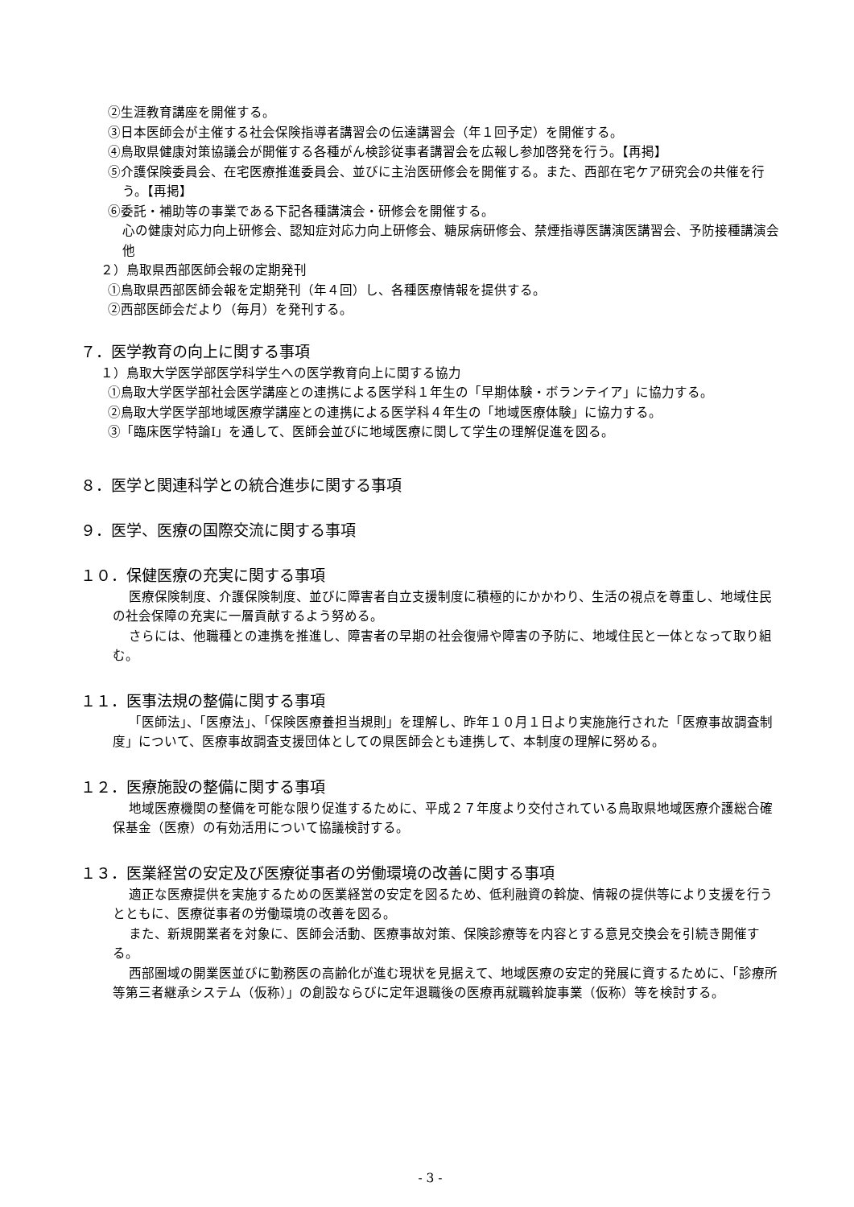②生涯教育講座を開催する。
③日本医師会が主催する社会保険指導者講習会の伝達講習会（年１回予定）を開催する。
④鳥取県健康対策協議会が開催する各種がん検診従事者講習会を広報し参加啓発を行う。【再掲】
⑤介護保険委員会、在宅医療推進委員会、並びに主治医研修会を開催する。また、西部在宅ケア研究会の共催を行う。【再掲】
⑥委託・補助等の事業である下記各種講演会・研修会を開催する。
心の健康対応力向上研修会、認知症対応力向上研修会、糖尿病研修会、禁煙指導医講演医講習会、予防接種講演会他
２）鳥取県西部医師会報の定期発刊
①鳥取県西部医師会報を定期発刊（年４回）し、各種医療情報を提供する。
②西部医師会だより（毎月）を発刊する。
７．医学教育の向上に関する事項
１）鳥取大学医学部医学科学生への医学教育向上に関する協力
①鳥取大学医学部社会医学講座との連携による医学科１年生の「早期体験・ボランテイア」に協力する。
②鳥取大学医学部地域医療学講座との連携による医学科４年生の「地域医療体験」に協力する。
③「臨床医学特論Ⅰ」を通して、医師会並びに地域医療に関して学生の理解促進を図る。
８．医学と関連科学との統合進歩に関する事項
９．医学、医療の国際交流に関する事項
１０．保健医療の充実に関する事項
医療保険制度、介護保険制度、並びに障害者自立支援制度に積極的にかかわり、生活の視点を尊重し、地域住民の社会保障の充実に一層貢献するよう努める。
さらには、他職種との連携を推進し、障害者の早期の社会復帰や障害の予防に、地域住民と一体となって取り組む。
１１．医事法規の整備に関する事項
「医師法」、「医療法」、「保険医療養担当規則」を理解し、昨年１０月１日より実施施行された「医療事故調査制度」について、医療事故調査支援団体としての県医師会とも連携して、本制度の理解に努める。
１２．医療施設の整備に関する事項
地域医療機関の整備を可能な限り促進するために、平成２７年度より交付されている鳥取県地域医療介護総合確保基金（医療）の有効活用について協議検討する。
１３．医業経営の安定及び医療従事者の労働環境の改善に関する事項
適正な医療提供を実施するための医業経営の安定を図るため、低利融資の斡旋、情報の提供等により支援を行うとともに、医療従事者の労働環境の改善を図る。
また、新規開業者を対象に、医師会活動、医療事故対策、保険診療等を内容とする意見交換会を引続き開催する。
西部圏域の開業医並びに勤務医の高齢化が進む現状を見据えて、地域医療の安定的発展に資するために、「診療所等第三者継承システム（仮称）」の創設ならびに定年退職後の医療再就職斡旋事業（仮称）等を検討する。
- 3 -